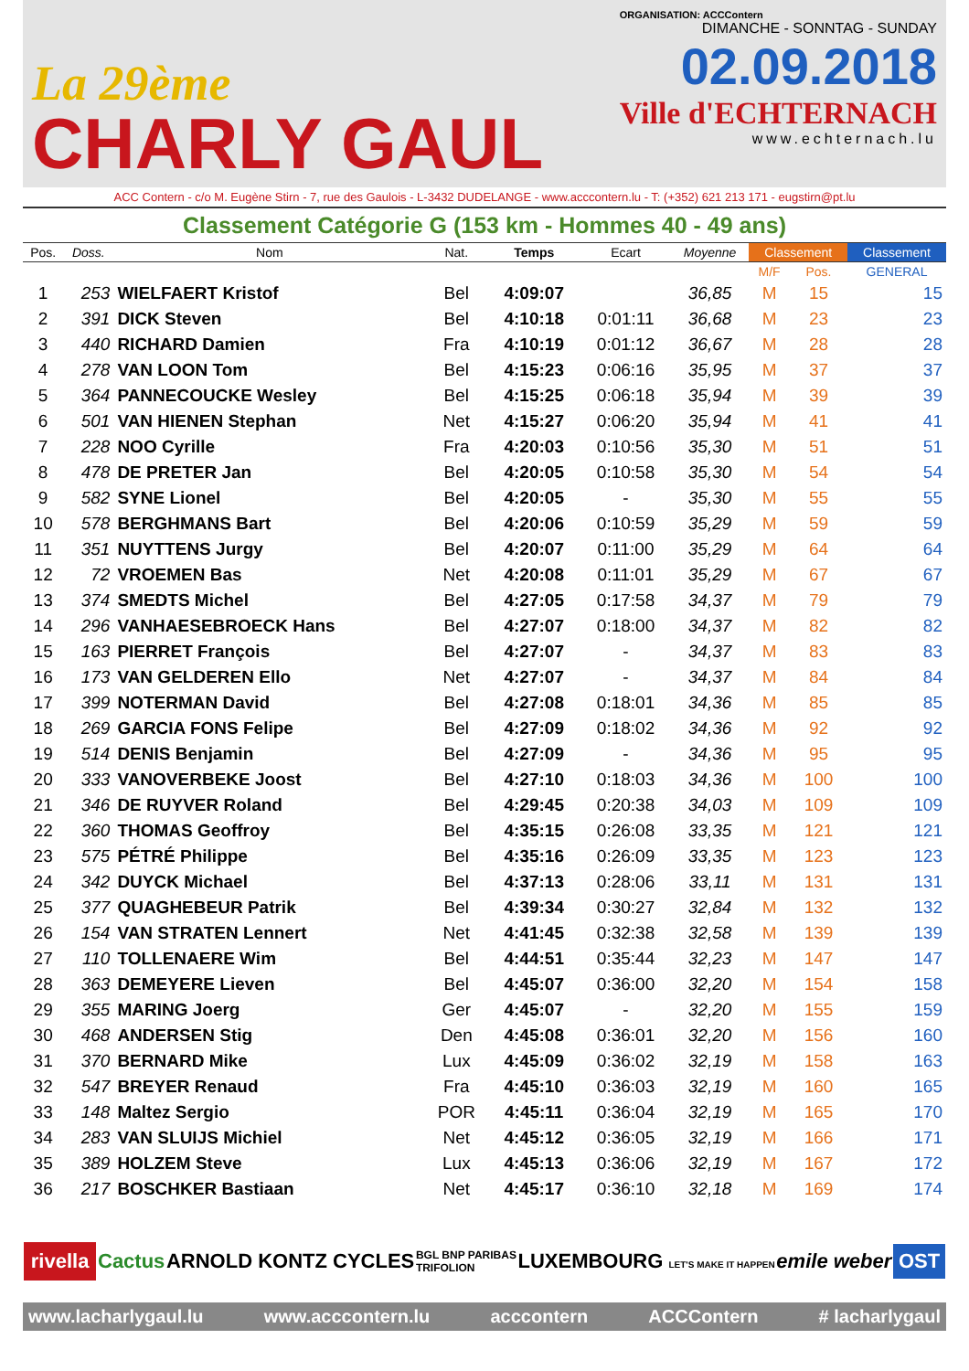La 29ème
CHARLY GAUL
ORGANISATION: ACCContern
DIMANCHE - SONNTAG - SUNDAY
02.09.2018
Ville d'ECHTERNACH
www.echternach.lu
ACC Contern - c/o M. Eugène Stirn - 7, rue des Gaulois - L-3432 DUDELANGE - www.acccontern.lu - T: (+352) 621 213 171 - eugstirn@pt.lu
Classement Catégorie G (153 km - Hommes 40 - 49 ans)
| Pos. | Doss. | Nom | Nat. | Temps | Ecart | Moyenne | Classement | | Classement |
| --- | --- | --- | --- | --- | --- | --- | --- | --- | --- |
| | | | | | | | M/F | Pos. | GENERAL |
| 1 | 253 | WIELFAERT Kristof | Bel | 4:09:07 | | 36,85 | M | 15 | 15 |
| 2 | 391 | DICK Steven | Bel | 4:10:18 | 0:01:11 | 36,68 | M | 23 | 23 |
| 3 | 440 | RICHARD Damien | Fra | 4:10:19 | 0:01:12 | 36,67 | M | 28 | 28 |
| 4 | 278 | VAN LOON Tom | Bel | 4:15:23 | 0:06:16 | 35,95 | M | 37 | 37 |
| 5 | 364 | PANNECOUCKE Wesley | Bel | 4:15:25 | 0:06:18 | 35,94 | M | 39 | 39 |
| 6 | 501 | VAN HIENEN Stephan | Net | 4:15:27 | 0:06:20 | 35,94 | M | 41 | 41 |
| 7 | 228 | NOO Cyrille | Fra | 4:20:03 | 0:10:56 | 35,30 | M | 51 | 51 |
| 8 | 478 | DE PRETER Jan | Bel | 4:20:05 | 0:10:58 | 35,30 | M | 54 | 54 |
| 9 | 582 | SYNE Lionel | Bel | 4:20:05 | - | 35,30 | M | 55 | 55 |
| 10 | 578 | BERGHMANS Bart | Bel | 4:20:06 | 0:10:59 | 35,29 | M | 59 | 59 |
| 11 | 351 | NUYTTENS Jurgy | Bel | 4:20:07 | 0:11:00 | 35,29 | M | 64 | 64 |
| 12 | 72 | VROEMEN Bas | Net | 4:20:08 | 0:11:01 | 35,29 | M | 67 | 67 |
| 13 | 374 | SMEDTS Michel | Bel | 4:27:05 | 0:17:58 | 34,37 | M | 79 | 79 |
| 14 | 296 | VANHAESEBROECK Hans | Bel | 4:27:07 | 0:18:00 | 34,37 | M | 82 | 82 |
| 15 | 163 | PIERRET François | Bel | 4:27:07 | - | 34,37 | M | 83 | 83 |
| 16 | 173 | VAN GELDEREN Ello | Net | 4:27:07 | - | 34,37 | M | 84 | 84 |
| 17 | 399 | NOTERMAN David | Bel | 4:27:08 | 0:18:01 | 34,36 | M | 85 | 85 |
| 18 | 269 | GARCIA FONS Felipe | Bel | 4:27:09 | 0:18:02 | 34,36 | M | 92 | 92 |
| 19 | 514 | DENIS Benjamin | Bel | 4:27:09 | - | 34,36 | M | 95 | 95 |
| 20 | 333 | VANOVERBEKE Joost | Bel | 4:27:10 | 0:18:03 | 34,36 | M | 100 | 100 |
| 21 | 346 | DE RUYVER Roland | Bel | 4:29:45 | 0:20:38 | 34,03 | M | 109 | 109 |
| 22 | 360 | THOMAS Geoffroy | Bel | 4:35:15 | 0:26:08 | 33,35 | M | 121 | 121 |
| 23 | 575 | PÉTRÉ Philippe | Bel | 4:35:16 | 0:26:09 | 33,35 | M | 123 | 123 |
| 24 | 342 | DUYCK Michael | Bel | 4:37:13 | 0:28:06 | 33,11 | M | 131 | 131 |
| 25 | 377 | QUAGHEBEUR Patrik | Bel | 4:39:34 | 0:30:27 | 32,84 | M | 132 | 132 |
| 26 | 154 | VAN STRATEN Lennert | Net | 4:41:45 | 0:32:38 | 32,58 | M | 139 | 139 |
| 27 | 110 | TOLLENAERE Wim | Bel | 4:44:51 | 0:35:44 | 32,23 | M | 147 | 147 |
| 28 | 363 | DEMEYERE Lieven | Bel | 4:45:07 | 0:36:00 | 32,20 | M | 154 | 158 |
| 29 | 355 | MARING Joerg | Ger | 4:45:07 | - | 32,20 | M | 155 | 159 |
| 30 | 468 | ANDERSEN Stig | Den | 4:45:08 | 0:36:01 | 32,20 | M | 156 | 160 |
| 31 | 370 | BERNARD Mike | Lux | 4:45:09 | 0:36:02 | 32,19 | M | 158 | 163 |
| 32 | 547 | BREYER Renaud | Fra | 4:45:10 | 0:36:03 | 32,19 | M | 160 | 165 |
| 33 | 148 | Maltez Sergio | POR | 4:45:11 | 0:36:04 | 32,19 | M | 165 | 170 |
| 34 | 283 | VAN SLUIJS Michiel | Net | 4:45:12 | 0:36:05 | 32,19 | M | 166 | 171 |
| 35 | 389 | HOLZEM Steve | Lux | 4:45:13 | 0:36:06 | 32,19 | M | 167 | 172 |
| 36 | 217 | BOSCHKER Bastiaan | Net | 4:45:17 | 0:36:10 | 32,18 | M | 169 | 174 |
rivella Cactus ARNOLD KONTZ CYCLES BGL BNP PARIBAS
TRIFOLION LUXEMBOURG LET'S MAKE IT HAPPEN emile weber OST
www.lacharlygaul.lu www.acccontern.lu acccontern ACCContern # lacharlygaul